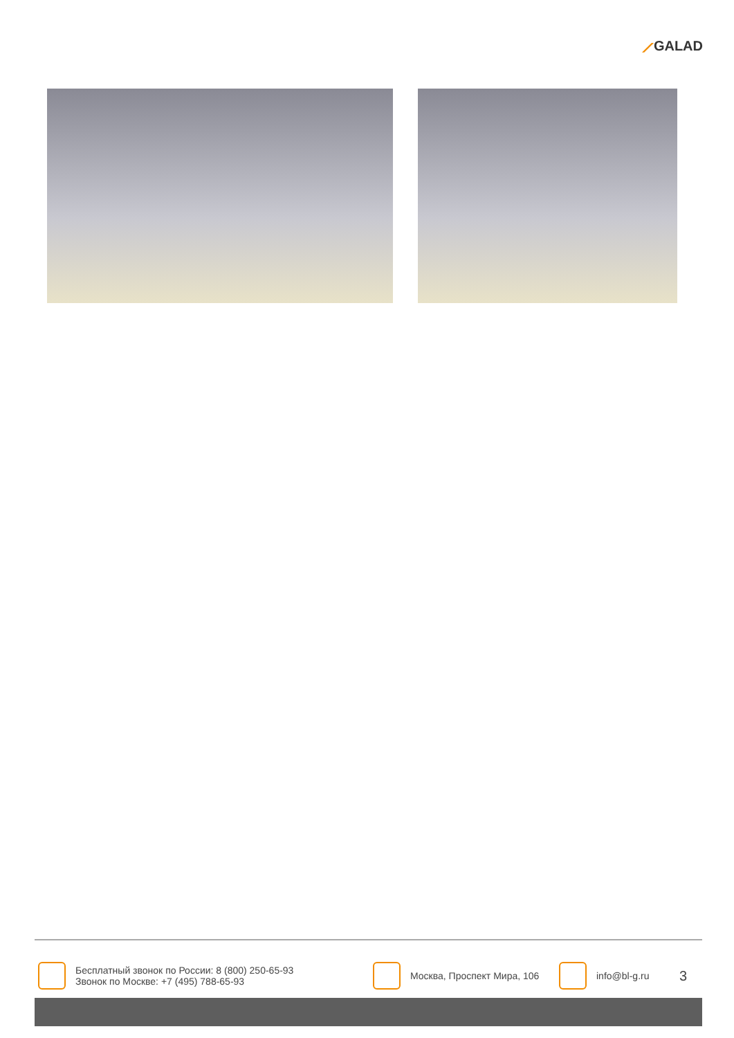⟋GALAD
Бесплатный звонок по России: 8 (800) 250-65-93
Звонок по Москве: +7 (495) 788-65-93
Москва, Проспект Мира, 106
info@bl-g.ru
3